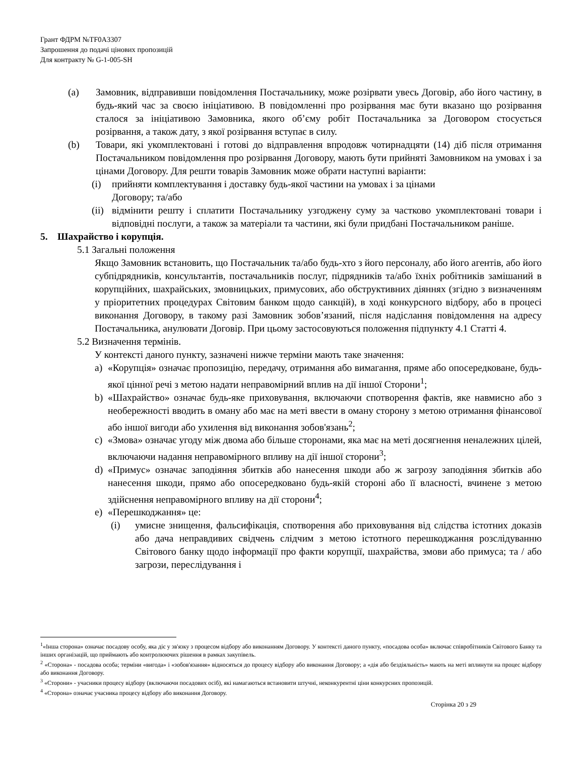Грант ФДРМ №TF0A3307
Запрошення до подачі цінових пропозицій
Для контракту № G-1-005-SH
(a) Замовник, відправивши повідомлення Постачальнику, може розірвати увесь Договір, або його частину, в будь-який час за своєю ініціативою. В повідомленні про розірвання має бути вказано що розірвання сталося за ініціативою Замовника, якого об’єму робіт Постачальника за Договором стосується розірвання, а також дату, з якої розірвання вступає в силу.
(b) Товари, які укомплектовані і готові до відправлення впродовж чотирнадцяти (14) діб після отримання Постачальником повідомлення про розірвання Договору, мають бути прийняті Замовником на умовах і за цінами Договору. Для решти товарів Замовник може обрати наступні варіанти:
(i) прийняти комплектування і доставку будь-якої частини на умовах і за цінами
Договору; та/або
(ii)
відмінити решту і сплатити Постачальнику узгоджену суму за частково укомплектовані товари і відповідні послуги, а також за матеріали та частини, які були придбані Постачальником раніше.
5. Шахрайство і корупція.
5.1 Загальні положення
Якщо Замовник встановить, що Постачальник та/або будь-хто з його персоналу, або його агентів, або його субпідрядників, консультантів, постачальників послуг, підрядників та/або їхніх робітників замішаний в корупційних, шахрайських, змовницьких, примусових, або обструктивних діяннях (згідно з визначенням у пріоритетних процедурах Світовим банком щодо санкцій), в ході конкурсного відбору, або в процесі виконання Договору, в такому разі Замовник зобов’язаний, після надіслання повідомлення на адресу Постачальника, анулювати Договір. При цьому застосовуються положення підпункту 4.1 Статті 4.
5.2 Визначення термінів.
У контексті даного пункту, зазначені нижче терміни мають таке значення:
a) «Корупція» означає пропозицію, передачу, отримання або вимагання, пряме або опосередковане, будь-якої цінної речі з метою надати неправомірний вплив на дії іншої Сторони<sup>1</sup>;
b) «Шахрайство» означає будь-яке приховування, включаючи спотворення фактів, яке навмисно або з необережності вводить в оману або має на меті ввести в оману сторону з метою отримання фінансової або іншої вигоди або ухилення від виконання зобов'язань<sup>2</sup>;
c) «Змова» означає угоду між двома або більше сторонами, яка має на меті досягнення неналежних цілей, включаючи надання неправомірного впливу на дії іншої сторони<sup>3</sup>;
d) «Примус» означає заподіяння збитків або нанесення шкоди або ж загрозу заподіяння збитків або нанесення шкоди, прямо або опосередковано будь-якій стороні або її власності, вчинене з метою здійснення неправомірного впливу на дії сторони<sup>4</sup>;
e) «Перешкоджання» це:
(i) умисне знищення, фальсифікація, спотворення або приховування від слідства істотних доказів або дача неправдивих свідчень слідчим з метою істотного перешкоджання розслідуванню Світового банку щодо інформації про факти корупції, шахрайства, змови або примуса; та / або загрози, переслідування і
<sup>1</sup> «Інша сторона» означає посадову особу, яка діє у зв'язку з процесом відбору або виконанням Договору. У контексті даного пункту, «посадова особа» включає співробітників Світового Банку та інших організацій, що приймають або контролюючих рішення в рамках закупівель.
<sup>2</sup> «Сторона» - посадова особа; терміни «вигода» і «зобов'язання» відносяться до процесу відбору або виконання Договору; а «дія або бездіяльність» мають на меті вплинути на процес відбору або виконання Договору.
<sup>3</sup> «Сторони» - учасники процесу відбору (включаючи посадових осіб), які намагаються встановити штучні, неконкурентні ціни конкурсних пропозицій.
<sup>4</sup> «Сторона» означає учасника процесу відбору або виконання Договору.
Сторінка 20 з 29